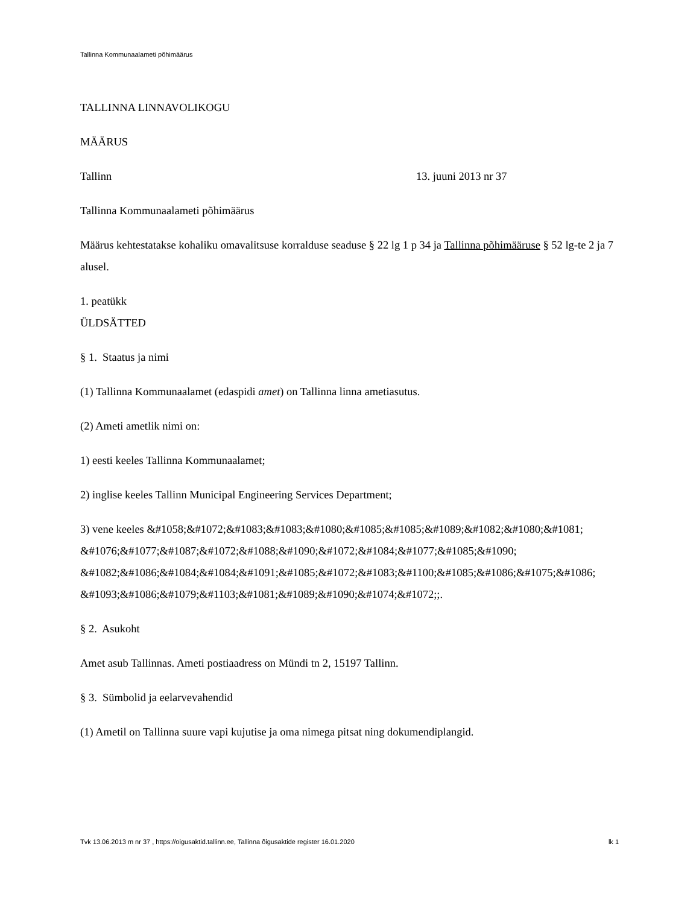Tallinna Kommunaalameti põhimäärus
TALLINNA LINNAVOLIKOGU
MÄÄRUS
Tallinn 13. juuni 2013 nr 37
Tallinna Kommunaalameti põhimäärus
Määrus kehtestatakse kohaliku omavalitsuse korralduse seaduse § 22 lg 1 p 34 ja Tallinna põhimääruse § 52 lg-te 2 ja 7 alusel.
1. peatükk
ÜLDSÄTTED
§ 1. Staatus ja nimi
(1) Tallinna Kommunaalamet (edaspidi amet) on Tallinna linna ametiasutus.
(2) Ameti ametlik nimi on:
1) eesti keeles Tallinna Kommunaalamet;
2) inglise keeles Tallinn Municipal Engineering Services Department;
3) vene keeles &#1058;&#1072;&#1083;&#1083;&#1080;&#1085;&#1085;&#1089;&#1082;&#1080;&#1081; &#1076;&#1077;&#1087;&#1072;&#1088;&#1090;&#1072;&#1084;&#1077;&#1085;&#1090; &#1082;&#1086;&#1084;&#1084;&#1091;&#1085;&#1072;&#1083;&#1100;&#1085;&#1086;&#1075;&#1086; &#1093;&#1086;&#1079;&#1103;&#1081;&#1089;&#1090;&#1074;&#1072;;.
§ 2. Asukoht
Amet asub Tallinnas. Ameti postiaadress on Mündi tn 2, 15197 Tallinn.
§ 3. Sümbolid ja eelarvevahendid
(1) Ametil on Tallinna suure vapi kujutise ja oma nimega pitsat ning dokumendiplangid.
Tvk 13.06.2013 m nr 37 , https://oigusaktid.tallinn.ee, Tallinna õigusaktide register 16.01.2020 lk 1